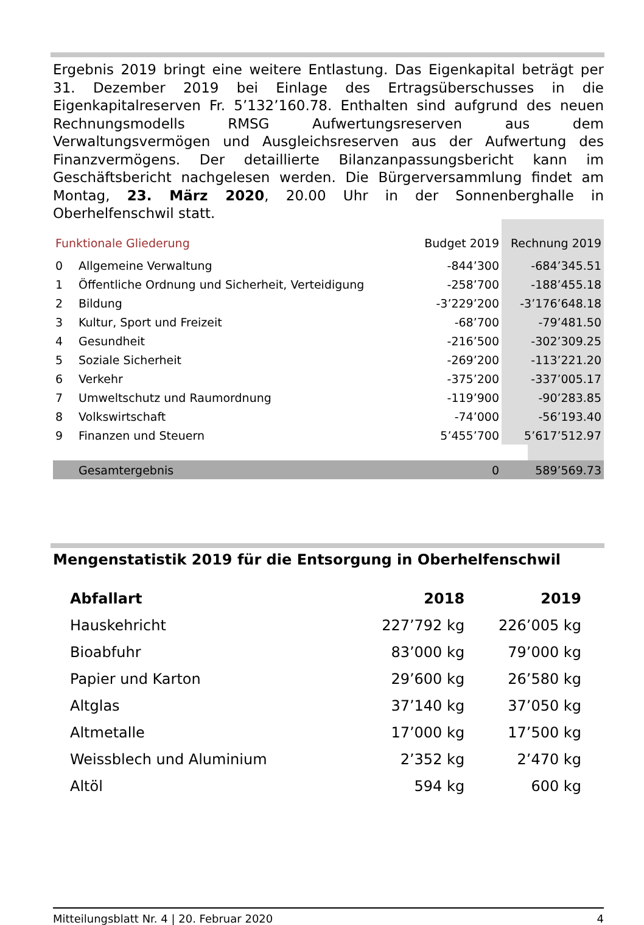Ergebnis 2019 bringt eine weitere Entlastung. Das Eigenkapital beträgt per 31. Dezember 2019 bei Einlage des Ertragsüberschusses in die Eigenkapitalreserven Fr. 5’132’160.78. Enthalten sind aufgrund des neuen Rechnungsmodells RMSG Aufwertungsreserven aus dem Verwaltungsvermögen und Ausgleichsreserven aus der Aufwertung des Finanzvermögens. Der detaillierte Bilanzanpassungsbericht kann im Geschäftsbericht nachgelesen werden. Die Bürgerversammlung findet am Montag, 23. März 2020, 20.00 Uhr in der Sonnenberghalle in Oberhelfenschwil statt.
| Funktionale Gliederung | | Budget 2019 | Rechnung 2019 |
| 0 | Allgemeine Verwaltung | -844’300 | -684’345.51 |
| 1 | Öffentliche Ordnung und Sicherheit, Verteidigung | -258’700 | -188’455.18 |
| 2 | Bildung | -3’229’200 | -3’176’648.18 |
| 3 | Kultur, Sport und Freizeit | -68’700 | -79’481.50 |
| 4 | Gesundheit | -216’500 | -302’309.25 |
| 5 | Soziale Sicherheit | -269’200 | -113’221.20 |
| 6 | Verkehr | -375’200 | -337’005.17 |
| 7 | Umweltschutz und Raumordnung | -119’900 | -90’283.85 |
| 8 | Volkswirtschaft | -74’000 | -56’193.40 |
| 9 | Finanzen und Steuern | 5’455’700 | 5’617’512.97 |
| | Gesamtergebnis | 0 | 589’569.73 |
Mengenstatistik 2019 für die Entsorgung in Oberhelfenschwil
| Abfallart | 2018 | 2019 |
| --- | --- | --- |
| Hauskehricht | 227’792 kg | 226’005 kg |
| Bioabfuhr | 83’000 kg | 79’000 kg |
| Papier und Karton | 29’600 kg | 26’580 kg |
| Altglas | 37’140 kg | 37’050 kg |
| Altmetalle | 17’000 kg | 17’500 kg |
| Weissblech und Aluminium | 2’352 kg | 2’470 kg |
| Altöl | 594 kg | 600 kg |
Mitteilungsblatt Nr. 4 | 20. Februar 2020 4